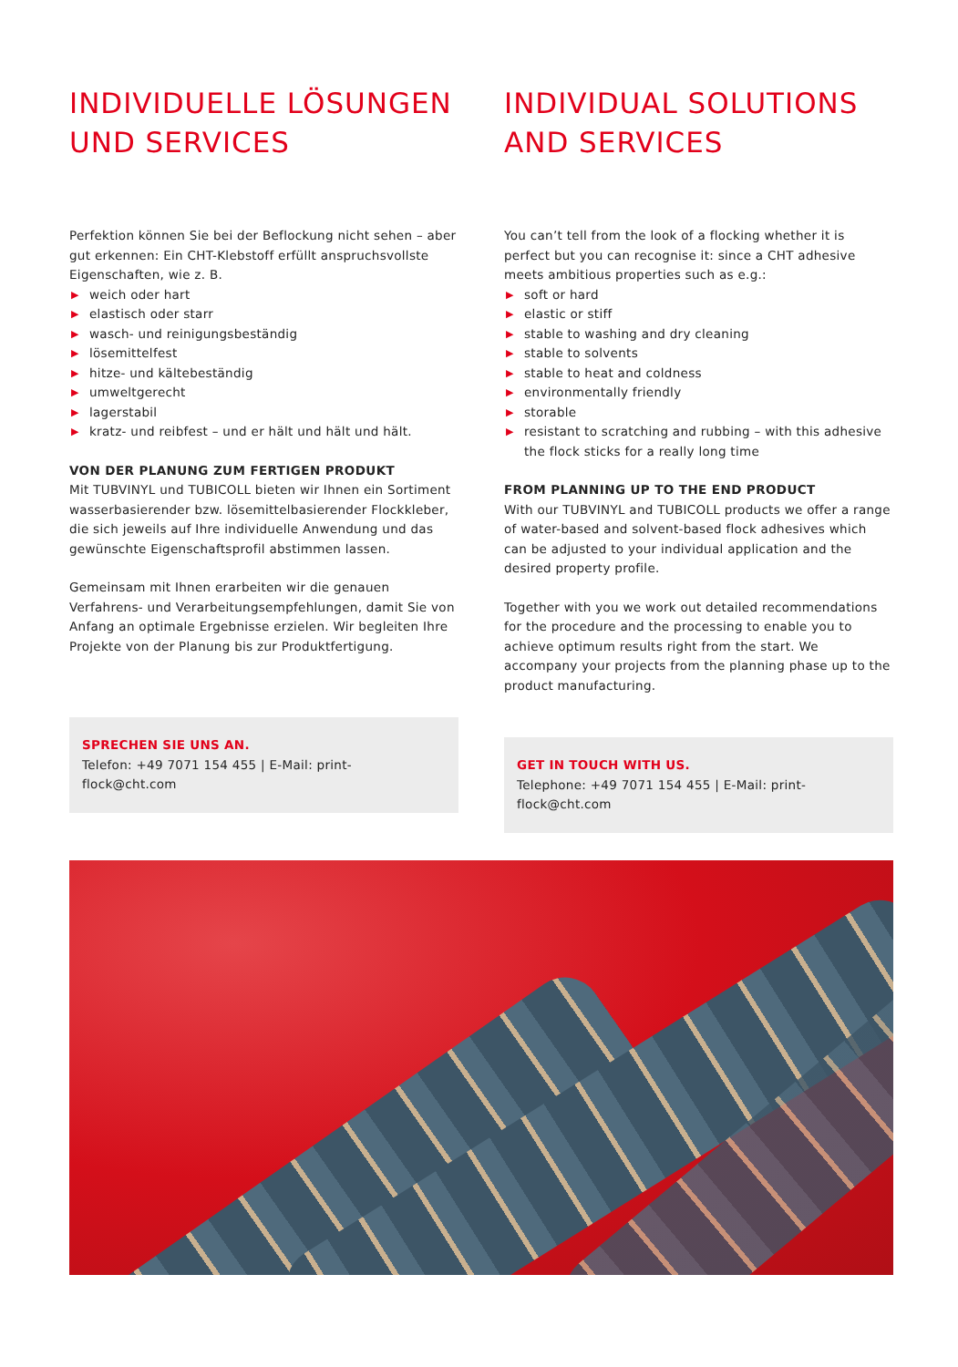INDIVIDUELLE LÖSUNGEN
UND SERVICES
Perfektion können Sie bei der Beflockung nicht sehen – aber gut erkennen: Ein CHT-Klebstoff erfüllt anspruchsvollste Eigenschaften, wie z. B.
▶ weich oder hart
▶ elastisch oder starr
▶ wasch- und reinigungsbeständig
▶ lösemittelfest
▶ hitze- und kältebeständig
▶ umweltgerecht
▶ lagerstabil
▶ kratz- und reibfest – und er hält und hält und hält.
VON DER PLANUNG ZUM FERTIGEN PRODUKT
Mit TUBVINYL und TUBICOLL bieten wir Ihnen ein Sortiment wasserbasierender bzw. lösemittelbasierender Flockkleber, die sich jeweils auf Ihre individuelle Anwendung und das gewünschte Eigenschaftsprofil abstimmen lassen.
Gemeinsam mit Ihnen erarbeiten wir die genauen Verfahrens- und Verarbeitungsempfehlungen, damit Sie von Anfang an optimale Ergebnisse erzielen. Wir begleiten Ihre Projekte von der Planung bis zur Produktfertigung.
SPRECHEN SIE UNS AN.
Telefon: +49 7071 154 455 | E-Mail: print-flock@cht.com
INDIVIDUAL SOLUTIONS
AND SERVICES
You can’t tell from the look of a flocking whether it is perfect but you can recognise it: since a CHT adhesive meets ambitious properties such as e.g.:
▶ soft or hard
▶ elastic or stiff
▶ stable to washing and dry cleaning
▶ stable to solvents
▶ stable to heat and coldness
▶ environmentally friendly
▶ storable
▶ resistant to scratching and rubbing – with this adhesive the flock sticks for a really long time
FROM PLANNING UP TO THE END PRODUCT
With our TUBVINYL and TUBICOLL products we offer a range of water-based and solvent-based flock adhesives which can be adjusted to your individual application and the desired property profile.
Together with you we work out detailed recommendations for the procedure and the processing to enable you to achieve optimum results right from the start. We accompany your projects from the planning phase up to the product manufacturing.
GET IN TOUCH WITH US.
Telephone: +49 7071 154 455 | E-Mail: print-flock@cht.com